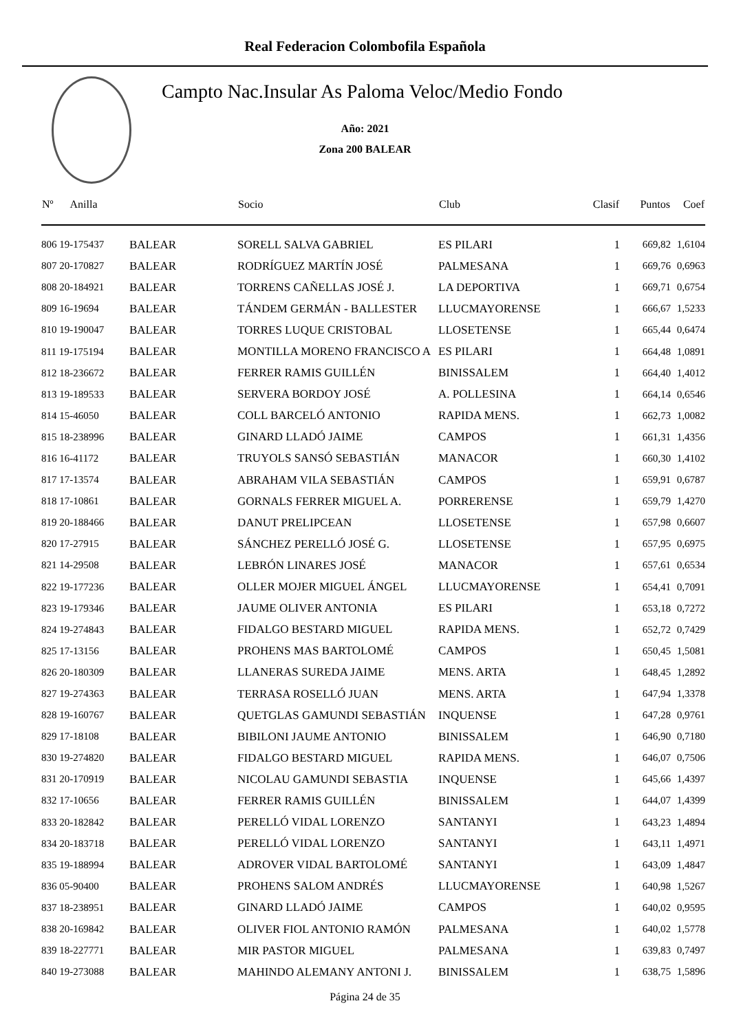Real Federacion Colombofila Española
Campto Nac.Insular As Paloma Veloc/Medio Fondo
Año: 2021
Zona 200 BALEAR
| Nº Anilla | | Socio | Club | Clasif | Puntos | Coef |
| --- | --- | --- | --- | --- | --- | --- |
| 806 19-175437 | BALEAR | SORELL SALVA GABRIEL | ES PILARI | 1 | 669,82 | 1,6104 |
| 807 20-170827 | BALEAR | RODRÍGUEZ MARTÍN JOSÉ | PALMESANA | 1 | 669,76 | 0,6963 |
| 808 20-184921 | BALEAR | TORRENS CAÑELLAS JOSÉ J. | LA DEPORTIVA | 1 | 669,71 | 0,6754 |
| 809 16-19694 | BALEAR | TÁNDEM GERMÁN - BALLESTER | LLUCMAYORENSE | 1 | 666,67 | 1,5233 |
| 810 19-190047 | BALEAR | TORRES LUQUE CRISTOBAL | LLOSETENSE | 1 | 665,44 | 0,6474 |
| 811 19-175194 | BALEAR | MONTILLA MORENO FRANCISCO A | ES PILARI | 1 | 664,48 | 1,0891 |
| 812 18-236672 | BALEAR | FERRER RAMIS GUILLÉN | BINISSALEM | 1 | 664,40 | 1,4012 |
| 813 19-189533 | BALEAR | SERVERA BORDOY JOSÉ | A. POLLESINA | 1 | 664,14 | 0,6546 |
| 814 15-46050 | BALEAR | COLL BARCELÓ ANTONIO | RAPIDA MENS. | 1 | 662,73 | 1,0082 |
| 815 18-238996 | BALEAR | GINARD LLADÓ JAIME | CAMPOS | 1 | 661,31 | 1,4356 |
| 816 16-41172 | BALEAR | TRUYOLS SANSÓ SEBASTIÁN | MANACOR | 1 | 660,30 | 1,4102 |
| 817 17-13574 | BALEAR | ABRAHAM VILA SEBASTIÁN | CAMPOS | 1 | 659,91 | 0,6787 |
| 818 17-10861 | BALEAR | GORNALS FERRER MIGUEL A. | PORRERENSE | 1 | 659,79 | 1,4270 |
| 819 20-188466 | BALEAR | DANUT PRELIPCEAN | LLOSETENSE | 1 | 657,98 | 0,6607 |
| 820 17-27915 | BALEAR | SÁNCHEZ PERELLÓ JOSÉ G. | LLOSETENSE | 1 | 657,95 | 0,6975 |
| 821 14-29508 | BALEAR | LEBRÓN LINARES JOSÉ | MANACOR | 1 | 657,61 | 0,6534 |
| 822 19-177236 | BALEAR | OLLER MOJER MIGUEL ÁNGEL | LLUCMAYORENSE | 1 | 654,41 | 0,7091 |
| 823 19-179346 | BALEAR | JAUME OLIVER ANTONIA | ES PILARI | 1 | 653,18 | 0,7272 |
| 824 19-274843 | BALEAR | FIDALGO BESTARD MIGUEL | RAPIDA MENS. | 1 | 652,72 | 0,7429 |
| 825 17-13156 | BALEAR | PROHENS MAS BARTOLOMÉ | CAMPOS | 1 | 650,45 | 1,5081 |
| 826 20-180309 | BALEAR | LLANERAS SUREDA JAIME | MENS. ARTA | 1 | 648,45 | 1,2892 |
| 827 19-274363 | BALEAR | TERRASA ROSELLÓ JUAN | MENS. ARTA | 1 | 647,94 | 1,3378 |
| 828 19-160767 | BALEAR | QUETGLAS GAMUNDI SEBASTIÁN | INQUENSE | 1 | 647,28 | 0,9761 |
| 829 17-18108 | BALEAR | BIBILONI JAUME ANTONIO | BINISSALEM | 1 | 646,90 | 0,7180 |
| 830 19-274820 | BALEAR | FIDALGO BESTARD MIGUEL | RAPIDA MENS. | 1 | 646,07 | 0,7506 |
| 831 20-170919 | BALEAR | NICOLAU GAMUNDI SEBASTIA | INQUENSE | 1 | 645,66 | 1,4397 |
| 832 17-10656 | BALEAR | FERRER RAMIS GUILLÉN | BINISSALEM | 1 | 644,07 | 1,4399 |
| 833 20-182842 | BALEAR | PERELLÓ VIDAL LORENZO | SANTANYI | 1 | 643,23 | 1,4894 |
| 834 20-183718 | BALEAR | PERELLÓ VIDAL LORENZO | SANTANYI | 1 | 643,11 | 1,4971 |
| 835 19-188994 | BALEAR | ADROVER VIDAL BARTOLOMÉ | SANTANYI | 1 | 643,09 | 1,4847 |
| 836 05-90400 | BALEAR | PROHENS SALOM ANDRÉS | LLUCMAYORENSE | 1 | 640,98 | 1,5267 |
| 837 18-238951 | BALEAR | GINARD LLADÓ JAIME | CAMPOS | 1 | 640,02 | 0,9595 |
| 838 20-169842 | BALEAR | OLIVER FIOL ANTONIO RAMÓN | PALMESANA | 1 | 640,02 | 1,5778 |
| 839 18-227771 | BALEAR | MIR PASTOR MIGUEL | PALMESANA | 1 | 639,83 | 0,7497 |
| 840 19-273088 | BALEAR | MAHINDO ALEMANY ANTONI J. | BINISSALEM | 1 | 638,75 | 1,5896 |
Página 24 de 35